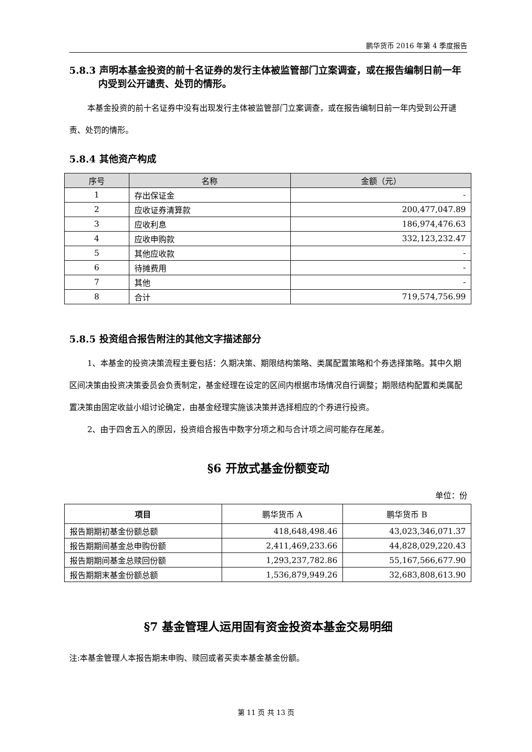鹏华货币 2016 年第 4 季度报告
5.8.3 声明本基金投资的前十名证券的发行主体被监管部门立案调查，或在报告编制日前一年内受到公开谴责、处罚的情形。
本基金投资的前十名证券中没有出现发行主体被监管部门立案调查，或在报告编制日前一年内受到公开谴责、处罚的情形。
5.8.4 其他资产构成
| 序号 | 名称 | 金额（元） |
| --- | --- | --- |
| 1 | 存出保证金 | - |
| 2 | 应收证券清算款 | 200,477,047.89 |
| 3 | 应收利息 | 186,974,476.63 |
| 4 | 应收申购款 | 332,123,232.47 |
| 5 | 其他应收款 | - |
| 6 | 待摊费用 | - |
| 7 | 其他 | - |
| 8 | 合计 | 719,574,756.99 |
5.8.5 投资组合报告附注的其他文字描述部分
1、本基金的投资决策流程主要包括：久期决策、期限结构策略、类属配置策略和个券选择策略。其中久期区间决策由投资决策委员会负责制定，基金经理在设定的区间内根据市场情况自行调整；期限结构配置和类属配置决策由固定收益小组讨论确定，由基金经理实施该决策并选择相应的个券进行投资。
2、由于四舍五入的原因，投资组合报告中数字分项之和与合计项之间可能存在尾差。
§6 开放式基金份额变动
单位：份
| 项目 | 鹏华货币 A | 鹏华货币 B |
| --- | --- | --- |
| 报告期期初基金份额总额 | 418,648,498.46 | 43,023,346,071.37 |
| 报告期期间基金总申购份额 | 2,411,469,233.66 | 44,828,029,220.43 |
| 报告期期间基金总赎回份额 | 1,293,237,782.86 | 55,167,566,677.90 |
| 报告期期末基金份额总额 | 1,536,879,949.26 | 32,683,808,613.90 |
§7 基金管理人运用固有资金投资本基金交易明细
注:本基金管理人本报告期未申购、赎回或者买卖本基金基金份额。
第 11 页 共 13 页